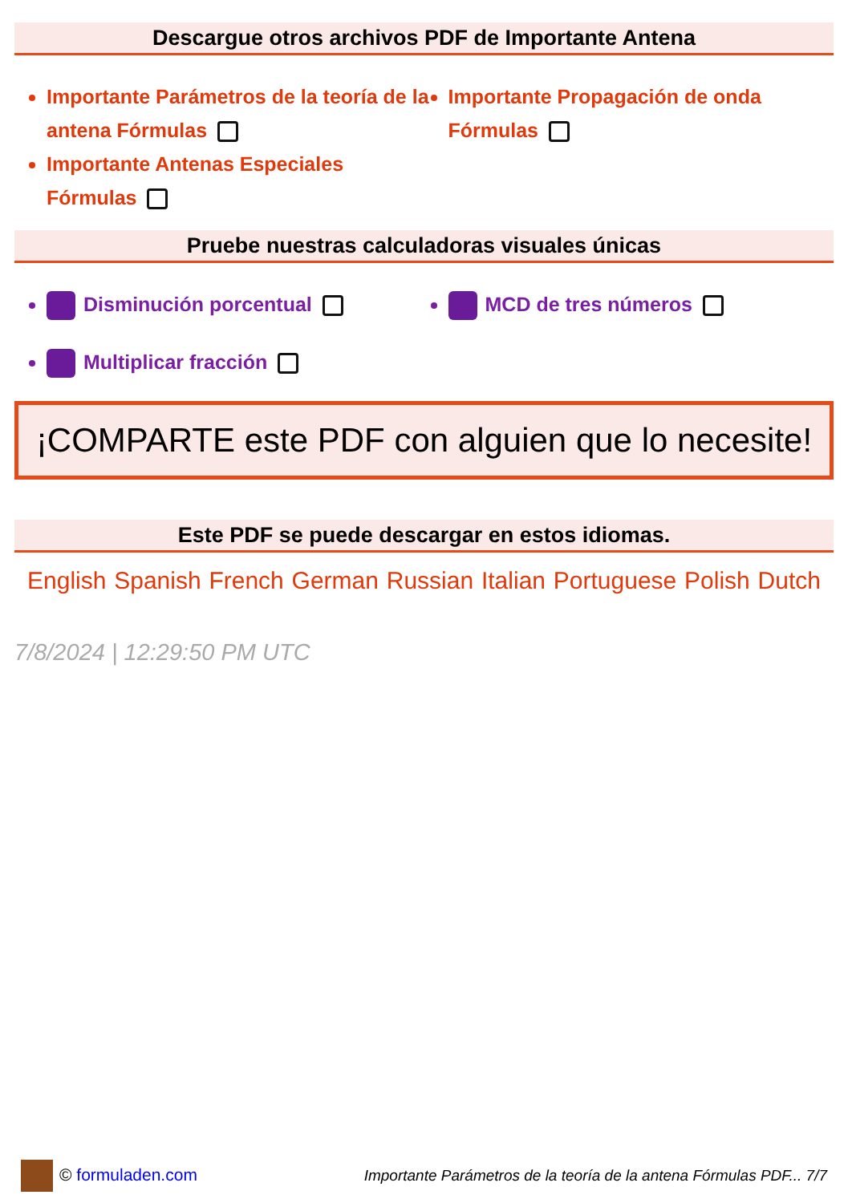Descargue otros archivos PDF de Importante Antena
Importante Parámetros de la teoría de la antena Fórmulas
Importante Propagación de onda Fórmulas
Importante Antenas Especiales Fórmulas
Pruebe nuestras calculadoras visuales únicas
Disminución porcentual
MCD de tres números
Multiplicar fracción
¡COMPARTE este PDF con alguien que lo necesite!
Este PDF se puede descargar en estos idiomas.
English Spanish French German Russian Italian Portuguese Polish Dutch
7/8/2024 | 12:29:50 PM UTC
© formuladen.com Importante Parámetros de la teoría de la antena Fórmulas PDF... 7/7